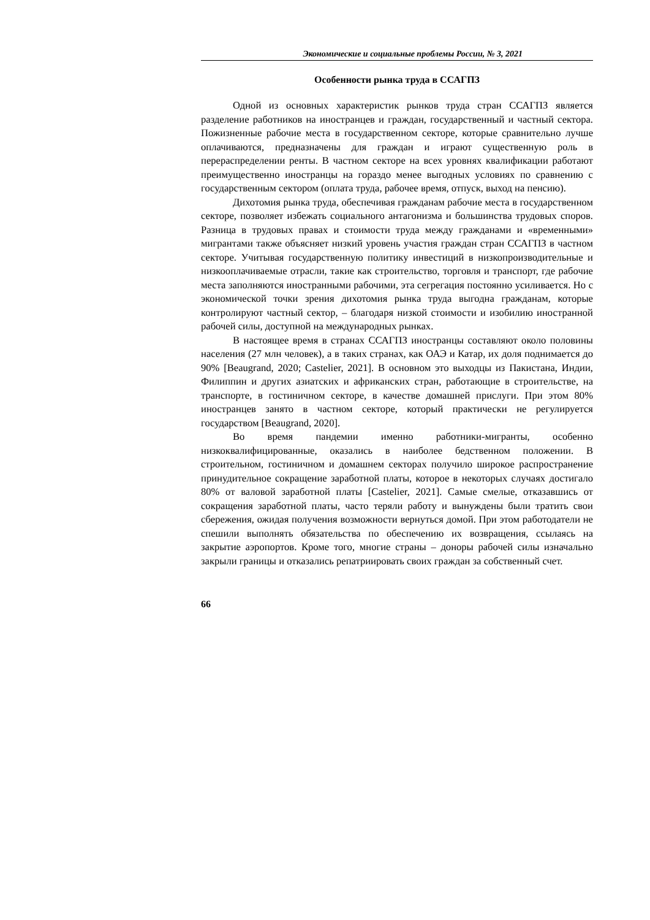Экономические и социальные проблемы России, № 3, 2021
Особенности рынка труда в ССАГПЗ
Одной из основных характеристик рынков труда стран ССАГПЗ является разделение работников на иностранцев и граждан, государственный и частный сектора. Пожизненные рабочие места в государственном секторе, которые сравнительно лучше оплачиваются, предназначены для граждан и играют существенную роль в перераспределении ренты. В частном секторе на всех уровнях квалификации работают преимущественно иностранцы на гораздо менее выгодных условиях по сравнению с государственным сектором (оплата труда, рабочее время, отпуск, выход на пенсию).
Дихотомия рынка труда, обеспечивая гражданам рабочие места в государственном секторе, позволяет избежать социального антагонизма и большинства трудовых споров. Разница в трудовых правах и стоимости труда между гражданами и «временными» мигрантами также объясняет низкий уровень участия граждан стран ССАГПЗ в частном секторе. Учитывая государственную политику инвестиций в низкопроизводительные и низкооплачиваемые отрасли, такие как строительство, торговля и транспорт, где рабочие места заполняются иностранными рабочими, эта сегрегация постоянно усиливается. Но с экономической точки зрения дихотомия рынка труда выгодна гражданам, которые контролируют частный сектор, – благодаря низкой стоимости и изобилию иностранной рабочей силы, доступной на международных рынках.
В настоящее время в странах ССАГПЗ иностранцы составляют около половины населения (27 млн человек), а в таких странах, как ОАЭ и Катар, их доля поднимается до 90% [Beaugrand, 2020; Castelier, 2021]. В основном это выходцы из Пакистана, Индии, Филиппин и других азиатских и африканских стран, работающие в строительстве, на транспорте, в гостиничном секторе, в качестве домашней прислуги. При этом 80% иностранцев занято в частном секторе, который практически не регулируется государством [Beaugrand, 2020].
Во время пандемии именно работники-мигранты, особенно низкоквалифицированные, оказались в наиболее бедственном положении. В строительном, гостиничном и домашнем секторах получило широкое распространение принудительное сокращение заработной платы, которое в некоторых случаях достигало 80% от валовой заработной платы [Castelier, 2021]. Самые смелые, отказавшись от сокращения заработной платы, часто теряли работу и вынуждены были тратить свои сбережения, ожидая получения возможности вернуться домой. При этом работодатели не спешили выполнять обязательства по обеспечению их возвращения, ссылаясь на закрытие аэропортов. Кроме того, многие страны – доноры рабочей силы изначально закрыли границы и отказались репатриировать своих граждан за собственный счет.
66